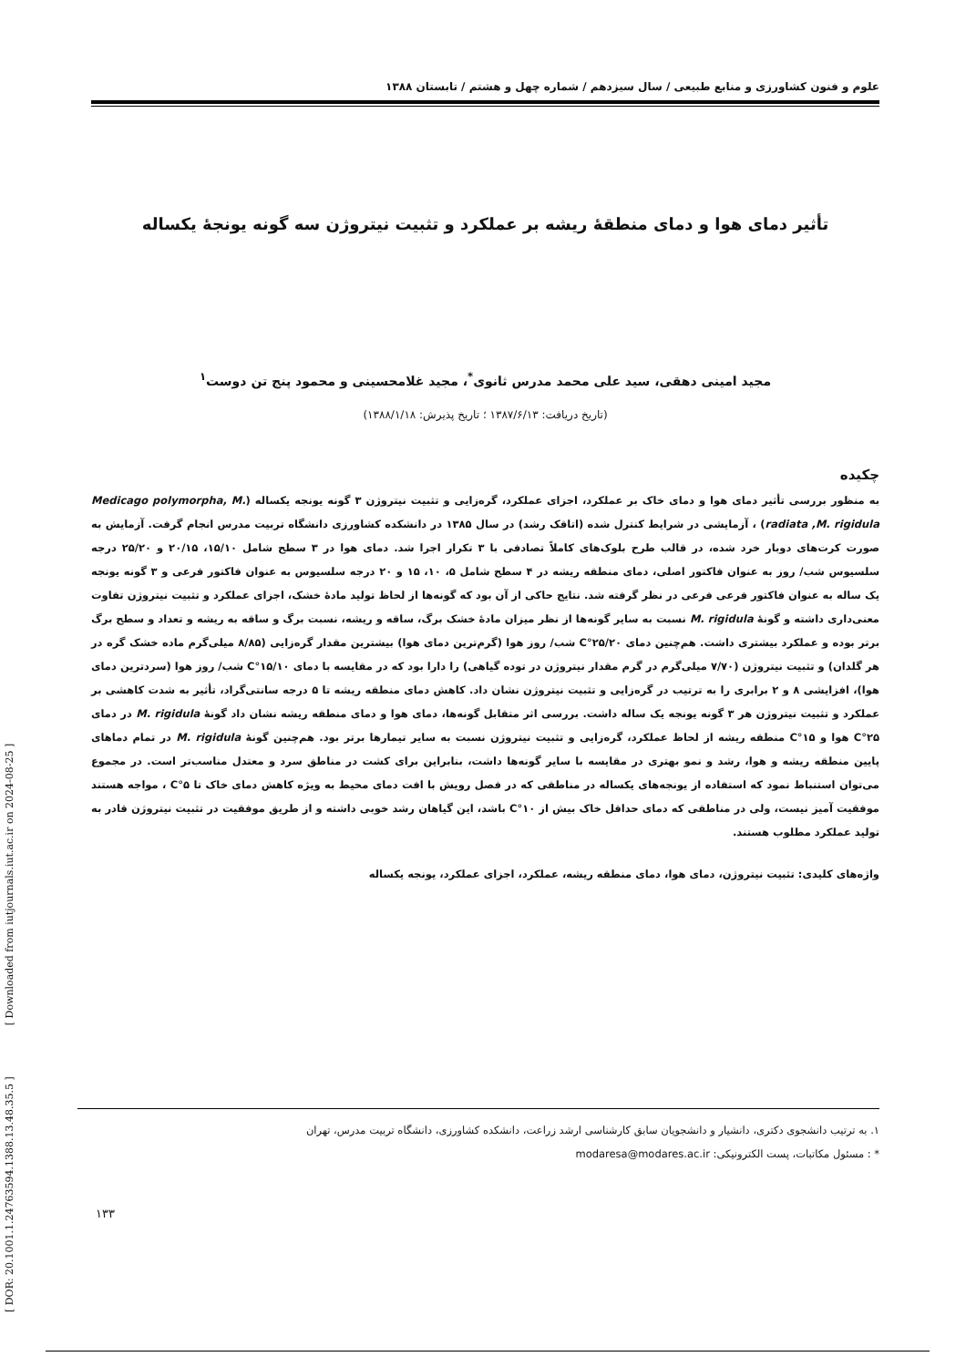[ DOR: 20.1001.1.24763594.1388.13.48.35.5 ] [ Downloaded from iutjournals.iut.ac.ir on 2024-08-25 ]
علوم و فنون کشاورزی و منابع طبیعی / سال سیزدهم / شماره چهل و هشتم / تابستان ۱۳۸۸
تأثیر دمای هوا و دمای منطقهٔ ریشه بر عملکرد و تثبیت نیتروژن سه گونه یونجهٔ یکساله
مجید امینی دهقی، سید علی محمد مدرس ثانوی<sup>*</sup>، مجید غلامحسینی و محمود پنج تن دوست<sup>۱</sup>
(تاریخ دریافت: ۱۳۸۷/۶/۱۳ ؛ تاریخ پذیرش: ۱۳۸۸/۱/۱۸)
چکیده
به منظور بررسی تأثیر دمای هوا و دمای خاک بر عملکرد، اجزای عملکرد، گره‌زایی و تثبیت نیتروژن ۳ گونه یونجه یکساله (Medicago polymorpha, M. radiata ,M. rigidula) ، آزمایشی در شرایط کنترل شده (اتاقک رشد) در سال ۱۳۸۵ در دانشکده کشاورزی دانشگاه تربیت مدرس انجام گرفت. آزمایش به صورت کرت‌های دوبار خرد شده، در قالب طرح بلوک‌های کاملاً تصادفی با ۳ تکرار اجرا شد. دمای هوا در ۳ سطح شامل ۱۵/۱۰، ۲۰/۱۵ و ۲۵/۲۰ درجه سلسیوس شب/ روز به عنوان فاکتور اصلی، دمای منطقه ریشه در ۴ سطح شامل ۵، ۱۰، ۱۵ و ۲۰ درجه سلسیوس به عنوان فاکتور فرعی و ۳ گونه یونجه یک ساله به عنوان فاکتور فرعی فرعی در نظر گرفته شد. نتایج حاکی از آن بود که گونه‌ها از لحاظ تولید مادهٔ خشک، اجزای عملکرد و تثبیت نیتروژن تفاوت معنی‌داری داشته و گونهٔ M. rigidula نسبت به سایر گونه‌ها از نظر میزان مادهٔ خشک برگ، ساقه و ریشه، نسبت برگ و ساقه به ریشه و تعداد و سطح برگ برتر بوده و عملکرد بیشتری داشت. هم‌چنین دمای ۲۵/۲۰°C شب/ روز هوا (گرم‌ترین دمای هوا) بیشترین مقدار گره‌زایی (۸/۸۵ میلی‌گرم ماده خشک گره در هر گلدان) و تثبیت نیتروژن (۷/۷۰ میلی‌گرم در گرم مقدار نیتروژن در توده گیاهی) را دارا بود که در مقایسه با دمای ۱۵/۱۰°C شب/ روز هوا (سردترین دمای هوا)، افزایشی ۸ و ۲ برابری را به ترتیب در گره‌زایی و تثبیت نیتروژن نشان داد. کاهش دمای منطقه ریشه تا ۵ درجه سانتی‌گراد، تأثیر به شدت کاهشی بر عملکرد و تثبیت نیتروژن هر ۳ گونه یونجه یک ساله داشت. بررسی اثر متقابل گونه‌ها، دمای هوا و دمای منطقه ریشه نشان داد گونهٔ M. rigidula در دمای ۲۵°C هوا و ۱۵°C منطقه ریشه از لحاظ عملکرد، گره‌زایی و تثبیت نیتروژن نسبت به سایر تیمارها برتر بود. هم‌چنین گونهٔ M. rigidula در تمام دماهای پایین منطقه ریشه و هوا، رشد و نمو بهتری در مقایسه با سایر گونه‌ها داشت، بنابراین برای کشت در مناطق سرد و معتدل مناسب‌تر است. در مجموع می‌توان استنباط نمود که استفاده از یونجه‌های یکساله در مناطقی که در فصل رویش با افت دمای محیط به ویژه کاهش دمای خاک تا ۵°C ، مواجه هستند موفقیت آمیز نیست، ولی در مناطقی که دمای حداقل خاک بیش از ۱۰°C باشد، این گیاهان رشد خوبی داشته و از طریق موفقیت در تثبیت نیتروژن قادر به تولید عملکرد مطلوب هستند.
واژه‌های کلیدی: تثبیت نیتروژن، دمای هوا، دمای منطقه ریشه، عملکرد، اجزای عملکرد، یونجه یکساله
۱. به ترتیب دانشجوی دکتری، دانشیار و دانشجویان سابق کارشناسی ارشد زراعت، دانشکده کشاورزی، دانشگاه تربیت مدرس، تهران
* : مسئول مکاتبات، پست الکترونیکی: modaresa@modares.ac.ir
۱۳۳